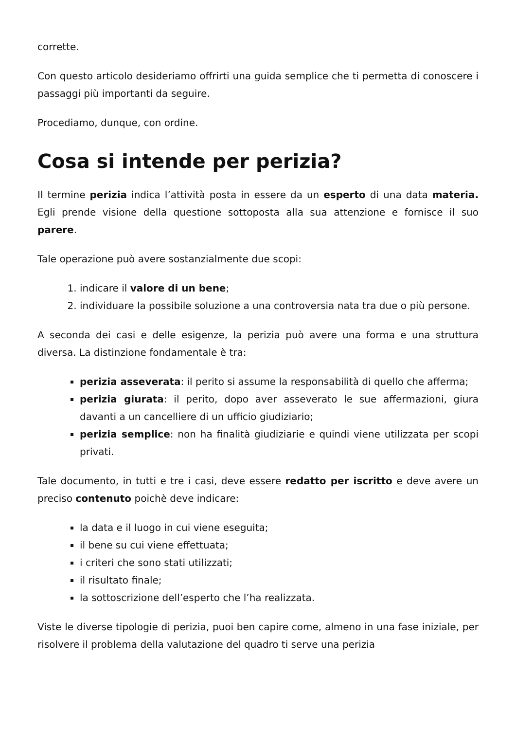corrette.
Con questo articolo desideriamo offrirti una guida semplice che ti permetta di conoscere i passaggi più importanti da seguire.
Procediamo, dunque, con ordine.
Cosa si intende per perizia?
Il termine perizia indica l’attività posta in essere da un esperto di una data materia. Egli prende visione della questione sottoposta alla sua attenzione e fornisce il suo parere.
Tale operazione può avere sostanzialmente due scopi:
1. indicare il valore di un bene;
2. individuare la possibile soluzione a una controversia nata tra due o più persone.
A seconda dei casi e delle esigenze, la perizia può avere una forma e una struttura diversa. La distinzione fondamentale è tra:
perizia asseverata: il perito si assume la responsabilità di quello che afferma;
perizia giurata: il perito, dopo aver asseverato le sue affermazioni, giura davanti a un cancelliere di un ufficio giudiziario;
perizia semplice: non ha finalità giudiziarie e quindi viene utilizzata per scopi privati.
Tale documento, in tutti e tre i casi, deve essere redatto per iscritto e deve avere un preciso contenuto poichè deve indicare:
la data e il luogo in cui viene eseguita;
il bene su cui viene effettuata;
i criteri che sono stati utilizzati;
il risultato finale;
la sottoscrizione dell’esperto che l’ha realizzata.
Viste le diverse tipologie di perizia, puoi ben capire come, almeno in una fase iniziale, per risolvere il problema della valutazione del quadro ti serve una perizia